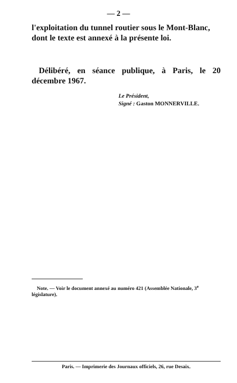— 2 —
l'exploitation du tunnel routier sous le Mont-Blanc, dont le texte est annexé à la présente loi.
Délibéré, en séance publique, à Paris, le 20 décembre 1967.
Le Président,
Signé : Gaston MONNERVILLE.
Note. — Voir le document annexé au numéro 421 (Assemblée Nationale, 3<sup>e</sup> législature).
Paris. — Imprimerie des Journaux officiels, 26, rue Desaix.